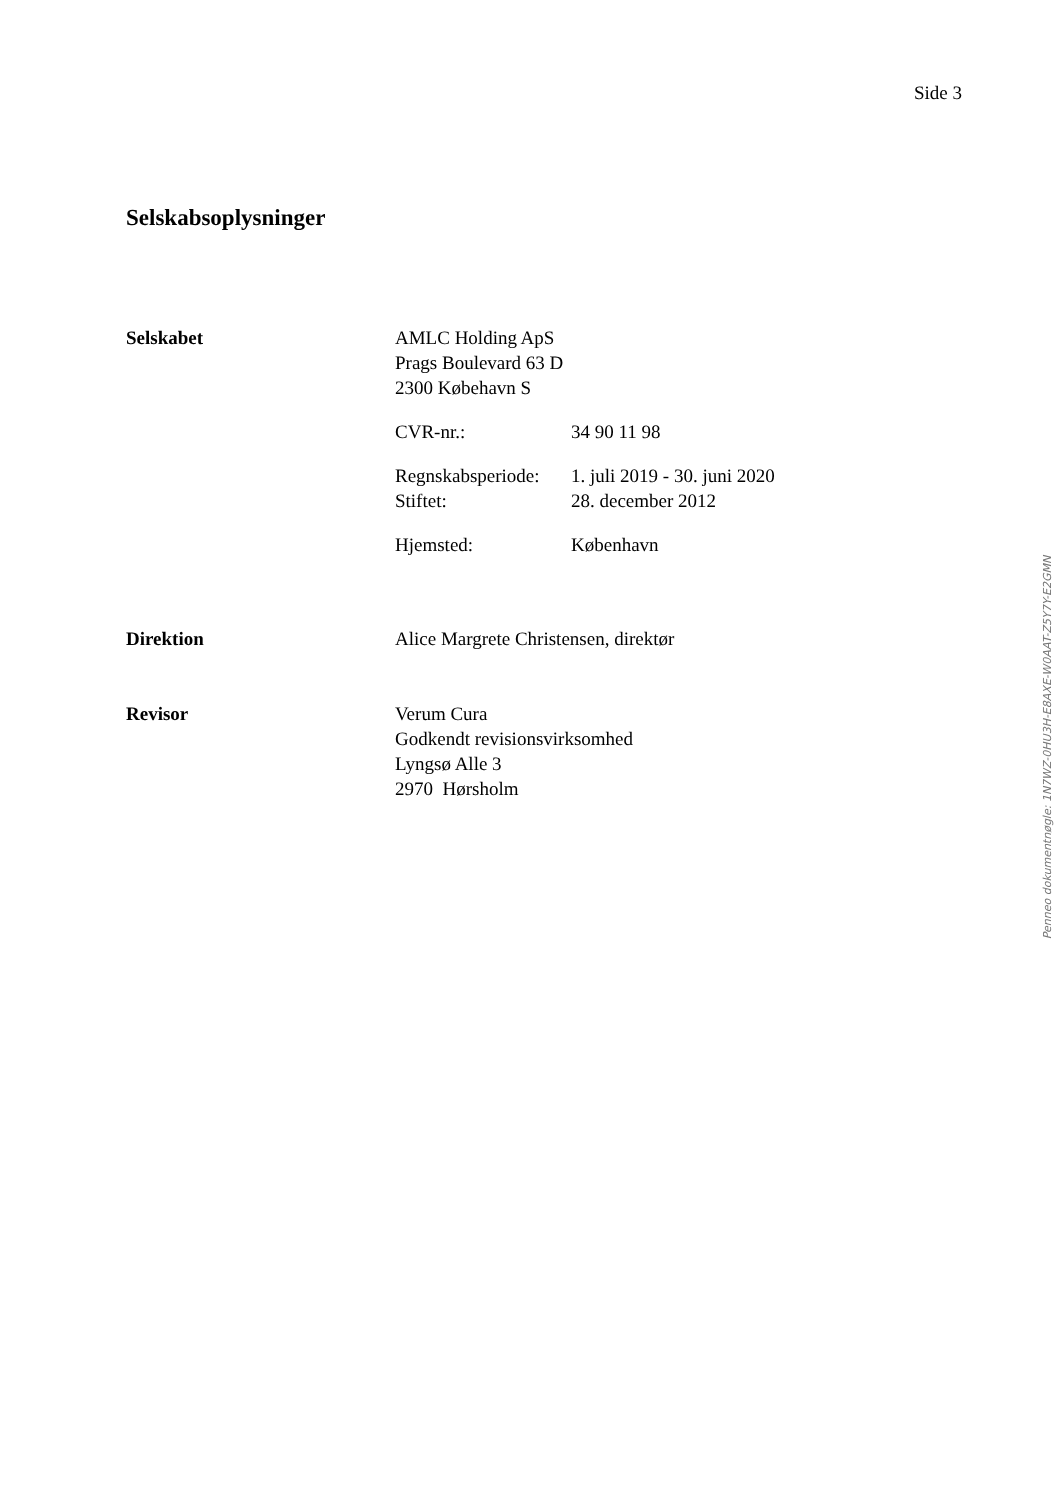Side 3
Selskabsoplysninger
Selskabet AMLC Holding ApS
Prags Boulevard 63 D
2300 Købehavn S
CVR-nr.: 34 90 11 98
Regnskabsperiode: 1. juli 2019 - 30. juni 2020
Stiftet: 28. december 2012
Hjemsted: København
Direktion Alice Margrete Christensen, direktør
Revisor Verum Cura
Godkendt revisionsvirksomhed
Lyngsø Alle 3
2970 Hørsholm
Penneo dokumentnøgle: 1N7WZ-0HU3H-E8AXE-W0AAT-Z5Y7Y-E2GMN